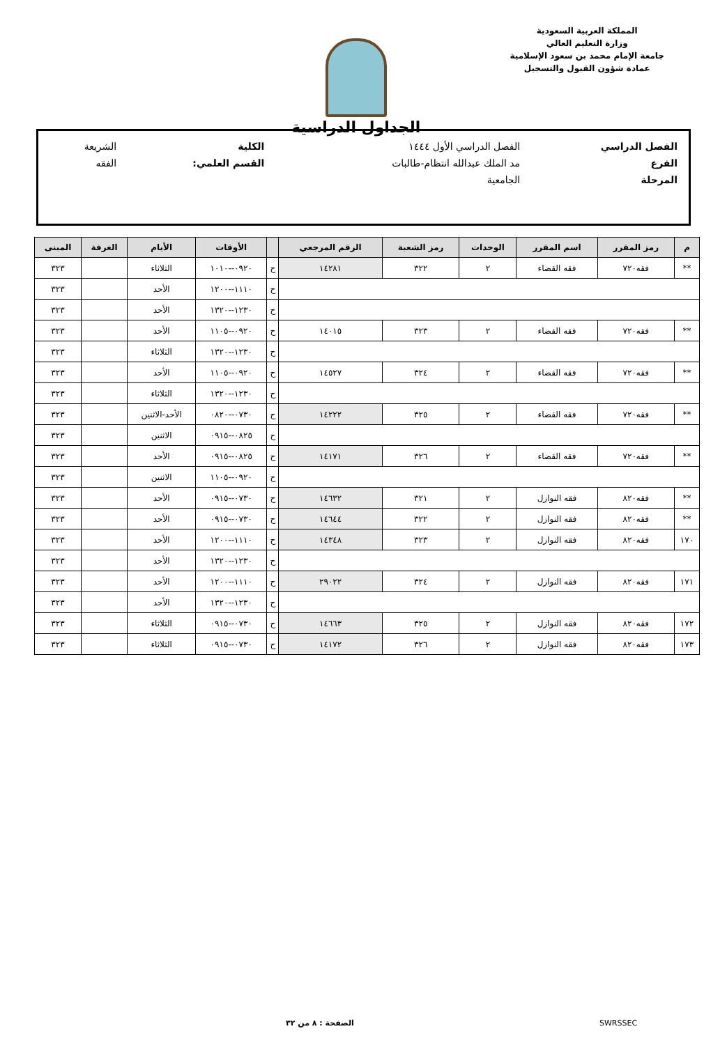المملكة العربية السعودية
وزارة التعليم العالي
جامعة الإمام محمد بن سعود الإسلامية
عمادة شؤون القبول والتسجيل
الجداول الدراسية
| الفصل الدراسي | الفصل الدراسي الأول ١٤٤٤ | الكلية | الشريعة |
| الفرع | مد الملك عبدالله انتظام-طالبات | القسم العلمي: | الفقه |
| المرحلة | الجامعية | | |
| م | رمز المقرر | اسم المقرر | الوحدات | رمز الشعبة | الرقم المرجعي | | الأوقات | الأيام | الغرفة | المبنى |
| --- | --- | --- | --- | --- | --- | --- | --- | --- | --- | --- |
| ** | فقه٧٢٠ | فقه القضاء | ٢ | ٣٢٢ | ١٤٢٨١ | ح | ٠٩٢٠--١٠١٠ | الثلاثاء | | ٣٢٣ |
| | | | | | | ح | ١١١٠--١٢٠٠ | الأحد | | ٣٢٣ |
| | | | | | | ح | ١٢٣٠--١٣٢٠ | الأحد | | ٣٢٣ |
| ** | فقه٧٢٠ | فقه القضاء | ٢ | ٣٢٣ | ١٤٠١٥ | ح | ٠٩٢٠--١١٠٥ | الأحد | | ٣٢٣ |
| | | | | | | ح | ١٢٣٠--١٣٢٠ | الثلاثاء | | ٣٢٣ |
| ** | فقه٧٢٠ | فقه القضاء | ٢ | ٣٢٤ | ١٤٥٢٧ | ح | ٠٩٢٠--١١٠٥ | الأحد | | ٣٢٣ |
| | | | | | | ح | ١٢٣٠--١٣٢٠ | الثلاثاء | | ٣٢٣ |
| ** | فقه٧٢٠ | فقه القضاء | ٢ | ٣٢٥ | ١٤٢٢٢ | ح | ٠٧٣٠--٠٨٢٠ | الأحد-الاثنين | | ٣٢٣ |
| | | | | | | ح | ٠٨٢٥--٠٩١٥ | الاثنين | | ٣٢٣ |
| ** | فقه٧٢٠ | فقه القضاء | ٢ | ٣٢٦ | ١٤١٧١ | ح | ٠٨٢٥--٠٩١٥ | الأحد | | ٣٢٣ |
| | | | | | | ح | ٠٩٢٠--١١٠٥ | الاثنين | | ٣٢٣ |
| ** | فقه٨٢٠ | فقه النوازل | ٢ | ٣٢١ | ١٤٦٣٢ | ح | ٠٧٣٠--٠٩١٥ | الأحد | | ٣٢٣ |
| ** | فقه٨٢٠ | فقه النوازل | ٢ | ٣٢٢ | ١٤٦٤٤ | ح | ٠٧٣٠--٠٩١٥ | الأحد | | ٣٢٣ |
| ١٧٠ | فقه٨٢٠ | فقه النوازل | ٢ | ٣٢٣ | ١٤٣٤٨ | ح | ١١١٠--١٢٠٠ | الأحد | | ٣٢٣ |
| | | | | | | ح | ١٢٣٠--١٣٢٠ | الأحد | | ٣٢٣ |
| ١٧١ | فقه٨٢٠ | فقه النوازل | ٢ | ٣٢٤ | ٢٩٠٢٢ | ح | ١١١٠--١٢٠٠ | الأحد | | ٣٢٣ |
| | | | | | | ح | ١٢٣٠--١٣٢٠ | الأحد | | ٣٢٣ |
| ١٧٢ | فقه٨٢٠ | فقه النوازل | ٢ | ٣٢٥ | ١٤٦٦٣ | ح | ٠٧٣٠--٠٩١٥ | الثلاثاء | | ٣٢٣ |
| ١٧٣ | فقه٨٢٠ | فقه النوازل | ٢ | ٣٢٦ | ١٤١٧٢ | ح | ٠٧٣٠--٠٩١٥ | الثلاثاء | | ٣٢٣ |
SWRSSEC الصفحة : ٨ من ٣٢